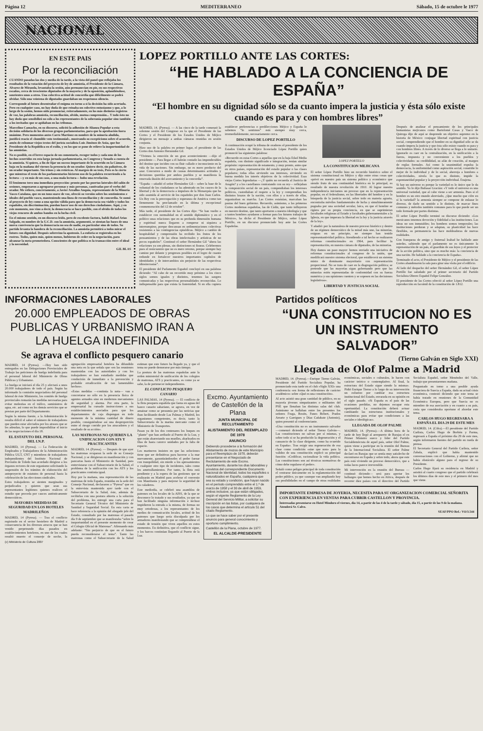Página 12 MEDITERRANEO Sábado, 15 de octubre le 1977
NACIONAL
EN ESTE PAIS
Por la reconciliación
CUANDO pasadas las dos y media de la tarde, a la vista del panel que reflejaba los resultados de la votación del proyecto de ley de amnistía, el Presidente de la Cámara, Alvarez de Miranda, levantaba la sesión, aún permanecían en pie, en sus respectivos escaños, cerca de trescientos diputados de la mayoría y de la oposición, aplaudiéndose, sonrientes unos a otros. Una colectiva actitud de concordia que difícilmente se podrá olvidar. Sólo una veintena de diputados guardaban un respetuoso silencio.
Corresponde al futuro desentrañar el enigma en torno a si la decisión ha sido acertada. Pero en cualquier caso, no hay duda de que reinaba un colectivo entusiasmo y que, a lo largo de la sesión, hemos oído pronunciar, reiteradamente, en los más distintos registros de voz, las palabras amnistía, reconciliación, olvido, mutua comprensión... Y todo ésto no hay duda que sensibilizó no sólo a los representantes de la soberanía popular sino también a los invitados que se apiñaban en las tribunas.
Marcelino Camacho, en su discurso, solicitó la adhesión de Alianza Popular a esta decisión solidaria de los diversos grupos parlamentarios, para que la aprobación fuera unánime. Pero momentos antes Carro Martínez en nombre de la minoría aludida, justificó reacio el «humilde voto testimonial», mostrando su escepticismo sobre el acuerdo, amén de exhumar viejos textos del jurista socialista Luis Jiménez de Asúa, que fue Presidente de la República en el exilio, y en los que se pone de relieve la inoportunidad de las amnistías.
No es posible, en el breve espacio de un comentario, recoger todos y cada uno de los hechos ocurridos en esta larga jornada parlamentaria, en Congreso y Senado a cuenta de la amnistía. Sí quiero, a fin de fijar un suceso importante de lo ocurrido en la Cámara baja en la mañana del viernes la presencia de un orador. Quiero decir, sin paliativos, de un orador importante. Sin trinos y sin retóricas. Al margen de su tesis, Pero es lo cierto que mientras el resto de los parlamentarios hicieron uso de la palabra recurriendo a la lectura —y en más de un caso, a una mala lectura— hubo una revelación.
El fenómeno tuvo una inmediata proyección: pronto por las puertas laterales del salón de sesiones, empezaron a agruparse personas y más personas, cautivadas por el verbo del orador. Me refiero, concretamente, a Javier Arzallus Anquía, representante de la Minoría Vasco-Catalana, que en un tono suave de voz, ofreció su versión sobre los sentimientos e ideales del pueblo vasco, manteniendo una línea de reconciliación y de concordia. Se sumó al proyecto de ley como a una opción válida para que la democracia sea viable y todos los españoles, sin discriminación, puedan hacer uso de sus derechos ciudadanos. Aquí, y en este momento, nos vino a decir, la democracia se hace posible, con el olvido de todos los viejos rencores de ambos bandos en la lucha civil.
En el mismo sentido, en un discurso leído, pero de excelente factura, habló Rafael Arias Salgado, en nombre de la U.C.D. con la amnistía, argumentó, se sientan las bases de una nueva convivencia que la democracia no sea de nadie, en particular sino de todos. Su partido levanta la bandera de la reconciliación. La amnistía permitirá a todos mirar el futuro con dignidad. Después sobrevino la apoteosis. La euforia se registraba en los rostros. Todos, quien más, quien menos, hubieron de ceder en la negociación, para alcanzar la meta prometedora. Conscientes de que política es la transacción entre el ideal y la necesidad.
GIL BLAS
LOPEZ PORTILLO ANTE LAS CORTES:
“HE HABLADO A LA CONCIENCIA DE ESPAÑA”
“El hombre en su dignidad sólo se da cuanto impera la justicia y ésta sólo existe cuando es para y con hombres libres”
MADRID, 14. (Pyresa). — A las cinco de la tarde comenzó la solemne sesión del Congreso en la que el Presidente de las Cortes y el Presidente de los Estados Unidos de Méjico dirigieron un mensaje a ambas cámaras reunidas en sesión conjunta.
Hizo uso de la palabra en primer lugar, el presidente de las Cortes don Antonio Hernández Gil.
“Vivimos la emoción de un gran acontecimiento —dijo el presidente—. Para llegar a él habrán contado las imponderables del destino que inciden con su fluir callado e inconsciente en la vida de las naciones. Sin embargo, no es mero producto del azar. Concurren a modo de causas determinantes actitudes y decisiones queridas por ambos pueblos y se manifiesta la renovada ilusión del acercamiento y la concordia”.
“España —añadió el señor Hernández Gil— sobre la base de la voluntad de los ciudadanos se ha adentrado en los cauces de la libertad y de la democracia a impulsos de la Monarquía que ha sido asumida al servicio de los españoles por don Juan Carlos. Un Rey con la preocupación y esperanza de América como tan firmemente ha proclamado en la última y excepcional conmemoración del 12 de octubre”.
Más tarde, el presidente de las Cortes dijo: “Se han vuelto a establecer con normalidad en el sentido diplomático y en el político unas relaciones que en su profunda dimensión humana y espiritual nunca llegaron a romperse ni siquiera a interrumpirse, porque descansan en sedimentaciones colectivas resistentes a las contingencias episódicas. Méjico a cambio de hospitalidad y comprensión ha recibido los frutos de los pensamientos y de las obras intelectuales y artísticas de no pocos españoles”. Continuó el señor Hernández Gil “ahora las relaciones ya son plenas, sin distinciones ni fisuras. Celebremos pues el reencuentro que no es mero retorno, porque siempre hay camino por delante y progresos posibles en el logro de cuanto redunde en fortalecer nuestros importantes capítulos de identidades y de intercambios sin perjuicio de las respectivas idiosincrasias”.
El presidente del Parlamento Español concluyó en sus palabras diciendo: “Al cabo de un recorrido muy próximo a los cinco siglos somos iguales y distintos, tenemos las sangres comunicadas y las respectivas personalidades reconocidas. Lo indispensable para que exista la fraternidad. Si en ella cupiera establecer preferencias o predilecciones Méjico y España lo sabemos “lo sentimos” está siempre muy cerca, irremediablemente, necesariamente cerca.
DISCURSO DE LOPEZ PORTILLO
A continuación ocupó la tribuna de oradores el presidente de los Estados Unidos de Méjico licenciado López Portillo quien pronunció las siguientes palabras:
«Recuerdo en estas Cortes a aquellas que en la baja Edad Media española, con distinto significado e integración, tenían similar propósito: representación de estamento, y muy pronto, antes que en otros países, representación del estado popular o las clases populares; todas ellas sirviendo sus intereses, sirviendo en buena medida los interés objetivos de la colectividad. Esas viejas Cortes legendarias —¿Y quién no recuerda al Justicia de Aragón? y a los castellanos contratando con su rey— reflejaban la composición social de un país, compendiaban los intereses políticos, custodiaban el respeto a la ley y comprendían los distintos brazos de la nación, con ellos y a través de ellas, organizaban su marcha. Las Cortes estatuían, marcaban las pautas del buen gobierno. Recuerdo, asimismo, a las primeras Cortes modernas españolas, las de Cádiz, que tanto influyeron en nuestro destino, que tanto aportaron a nuestra ideología y que a tantos hombres ayudaron a formar para los futuros trabajos de México», ha dicho el Presidente de Méjico, señor López Portillo, en un discurso pronunciado hoy ante las Cortes Españolas.
LOPEZ PORTILLO
LA CONSTITUCION MEJICANA
El señor López Portillo hizo un recorrido histórico sobre el sistema constitucional en Méjico y dijo entre otras cosas que «privó en nuestro país un sistema político y económico que siendo fruto de una continuidad histórica en lo principal, es resultado de nuestra revolución de 1910. Al lograr nuestra independencia iniciamos un proceso que en la representación popular, en el federalismo, en las libertades del hombre y en la búsqueda de la justicia social, sobre todo en materia agraria, encontraba móviles fundamentales de lucha y simultáneamente pugnaba por una sociedad secular, laica, en que el hombre se rigiera por su propia conciencia, en que se suprimieran facultades religiosas al Estado y facultades gubernamentales a la Iglesia, en que imperara la libertad en la ley y la justicia através de la ley».
Y añadió: por la naturaleza de nuestro proceso histórico y dentro de un régimen democrático de la mitad más uno, las minorías, exiguas en un principio, no siempre han tenido representantividad política. Atendiendo a tal hecho se realizaron reformas constitucionales en 1964, para facilitar la representación, en nuestra cámara de diputados, de las minorías.
Hoy damos un paso mayor: hemos enviado una iniciativa de reformas constitucionales al congreso de la unión, que modificará nuestro sistema electoral, que establecerá un sistema mixto de dominante mayoritario con representación proporcional. No se trata de caer en la disgregación política; se pretende que las mayorías sigan gobernando pero que las minorías estén representadas de conformidad con su fuerza numérica y sus opiniones cuenten y se sopesen en las decisiones legislativas».
LIBERTAD Y JUSTICIA SOCIAL
Después de analizar el pensamiento de los principales humanistas mejicanos como Bartolomé Casas y Vasco de Quiroga dijo de aquí se desprende un objetivo supremo en la historia de México: conjugar libertad espiritual con justicia social, comprendiendo que el hombre en su dignidad sólo se da cuando impera la justicia y que ésta sólo existe cuando es para y con hombres libres. A través de lo diverso se llega a lo unitario. Ignorarlo es caer en la centralización, en la unificación a la fuerza, impuesta y no conveniente a los pueblos y colectividades: su credibilidad, su afán de creación, al margen de reglas formales. Así como la unanimidad expulsa la democracia, la uniformidad como aspiración social, constriñe lo mejor de lo individual y de lo social, aherroja a hombres a colectividades, nivela lo que es distinto, impide la espontaneidad popular y la proyección individual. Enajena.
Si hay un universo es porque la variedad es lo único que le da sentido. Ya lo dijo Baltasar Gracián: «Y todo el universo es una universal variedad, que al cabo viene a ser armonía. Pues si el hombre es un otro mundo abreviado, ¿Que mucho que cifre en sí la variedad? la armonía siempre se compone de enlazar lo diverso, de darle un sentido a lo distinto, de marcar fines comunes y métodos también comunes para lo que puede ser un todo formado por partes distintas.
El señor López Portillo terminó su discurso diciendo: «Los mexicanos tenemos devoción y fidelidad a las instituciones. Las ideas no son inmutables; los hombres somos temporales; las instituciones perduran y se adaptan, su plasticidad las hace flexibles, su permanencia las hace moldeadoras de nuevas realidades.
Con franqueza de amigo y fraternal lealtad he hablado ante ustedes, sabiendo que el parlamento no es únicamente la representación de un país, el guardián de sus leyes y el protector de la acción política, sino que es mucho más: la conciencia de una nación. He hablado a la conciencia de España».
Terminado el acto, el Presidente de Méjico y el presidente de las Cortes abandonaron la sala para girar una visita por el edificio.
Al lado del despacho del señor Hernández Gil, el señor López Portillo fue saludado por el primer secretario del Partido Socialista Obrero Español Felipe González.
El presidente de las Cortes ofreció al señor López Portillo una reproducción en facsímil de la constitución de 1.812.
INFORMACIONES LABORALES
20.000 EMPLEADOS DE OBRAS PUBLICAS Y URBANISMO IRAN A LA HUELGA INDEFINIDA
Se agrava el conflicto pesquero canario
MADRID, 14 (Pyresa). —Hoy han sido entregados en las Delegaciones Provinciales de Trabajo las peticiones de huelga indefinida para el personal laboral del Ministerio de Obras Públicas y Urbanismo.
La huelga se iniciará el día 25 y afectará a unos 20.000 trabajadores de todo el país. Según ha informado la comisión negociadora del personal laboral de éste Ministerio, los comités de huelga provinciales tomarán las medidas necesarias para evitar molestias en el tráfico, suministros de agua, etc. así como en los demás servicios que se prestan por parte del Departamento.
Según la misma fuente, a la Administración le resulta difícil el saber el número de trabajadores que pueden estar afectados por los atrasos que se les adeudan, lo que puede imposibilitar el inicio de las negociaciones el día 18.
EL ESTATUTO DEL PERSONAL DEL I.N.P.
MADRID, 14 (Pyresa). — La Federación de Empleados y Trabajadores de la Administración Pública UGT, CNT y miembros de trabajadores independientes del Instituto Nacional de Previsión de Toledo han acordado dirigirse a los órganos rectores de este organismo solicitando la suspensión de los trámites de elaboración del anteproyecto de estatutos de personal hasta la celebración de las elecciones sindicales.
Estos trabajadores se sienten marginados y perjudicados y quieren que sean sus representantes legítimos quienes realicen el estudio que proceda por cauces auténticamente democráticos.
MAYORES MEDIDAS DE SEGURIDAD EN LOS HOTELES MADRILEÑOS
MADRID, 14 (Pyresa). — Tras el conflicto registrado en el sector hostelero de Madrid a consecuencia de los diversos atracos que se han venido perpetrando días pasados en establecimientos hoteleros, en uno de los cuales resultó muerto el conserje de noche, la agrupación empresarial hotelera ha difundido una nota en la que señala que «en las reuniones mantenidas con las autoridades y con los trabajadores se han estudiado medidas que conducirán de inmediato a la prevención y probable erradicación de tan lamentables hechos».
«Estas medidas —continúa la nota— van a concretarse no sólo en la presencia física de agentes armados sino en modernos mecanismos de seguridad y alarma. Por otra parte, la empresarial ha cursado instrucciones a sus establecimientos asociados para que los departamentos de caja dispongan en todo momento de la mínima cantidad de dinero posible, consiguiéndose así una desproporción entre el riesgo corrido por los atracadores y el resultado de su acción».
LAS MATRONAS NO QUIEREN LA UNIFICACION CON ATS Y PRACTICANTES
MADRID, 14. (Pyresa). — Después de que ayer las matronas ocuparan la sede de su Consejo Nacional, y se dirigieran en manifestación y con pancartas hasta el Ministerio de Sanidad, para entrevistarse con el Subsecretario de la Salud, el problema de la unificación con los ATS y los practicantes continúa igual.
Hoy por la mañana, una representación de las matronas de toda España, reunidas en la sede del Consejo Nacional, declararon a “Pyresa” que en la entrevista mantenida ayer tarde con el Subsecretario de la Salud, éste, además de recibirlas con una postura abierta a la solución del problema, les entregó una carta para el Secretario General Técnico del Ministerio de Sanidad y Seguridad Social. En esta carta se hace referencia a la opinión del abogado jefe del Estado, consultado por las matronas el pasado día 9 de septiembre que se manifestaba “sobre la inoportunidad en el presente momento de crear el Colegio Oficial de Matronas”. Afirmando más adelante: “Sin perjuicio de que en el futuro pueda reconsiderarse el tema”. Tanto las matronas como el Subsecretario de la Salud estiman que este futuro ha llegado ya, y que el tema no puede demorarse por más tiempo.
La postura de las matronas españolas ante la orden ministerial de unificación de los colegios de matronas, ATS y practicantes, es como ya se sabe, la de pertenecer independientes.
EL CONFLICTO PESQUERO CANARIO
LAS PALMAS, 14 (Pyresa). — El conflicto de la flota pesquera española que faena en aguas del banco canario sahariano, se agrava, en vez de amainar como se presumía por las noticias que iban facilitando desde Las Palmas y Madrid, los organismos competentes, es decir, tanto la Subsecretaría de la marina mercante como el Ministerio de Transportes.
Pasan ya de los dos centenares los buques en "plante" que han arribado al Puerto de la Luz, y que están abarrotando sus muelles, abarloados en filas de hasta catorce unidades por la falta de espacio.
Los marineros insisten en que las soluciones tiene que ser definitivas para hacerse a la mar nuevamente, garantizándoseles el poder faenar con tranquilidad, sin miedo a los apresamientos o cualquier otro tipo de incidentes, tales como los ametrallamientos. Por tanto, la flota está pendiente y a la espera de las gestiones que se realizarán en Madrid para acelerar el convenio con Mauritania y para mejorar la seguridad de los caladeros.
Este mediodía, se celebró una asamblea de patrones en los locales de la AISS, de la que se desconoce lo tratado y sus resultados, ya que no han facilitado ninguna información e incluso impidieron la entrada a la misma, de formas no muy ortodoxas, a los representantes de los medios de comunicación locales, actitud de los patrones que luego sería disculpada por los armadores manifestando que se comprendiese el estado de tensión que viven aquellos en estos momentos. En definitiva, que el conflicto sigue, y los barcos continúan llegando al Puerto de la Luz.
Excmo. Ayuntamiento de Castellón de la Plana
JUNTA MUNICIPAL DE RECLUTAMIENTO
ALISTAMIENTO DEL REEMPLAZO DE 1978
ANUNCIO
Debiendo procederse a la formación del Alistamiento de mozos de este Municipio para el Reemplazo de 1978, deberán presentarse en el Negociado de Reclutamiento de este Excmo. Ayuntamiento, durante los días laborables y provistos del correspondiente Documento Nacional de Identidad, todos los españoles o naturalizados en España, cualquiera que sea su estado y condición, que hayan nacido en el período comprendido entre el 1.º de marzo de 1958 y el 30 de abril de 1959, ambos inclusive, ya que están obligados, según el vigente Reglamento de la Ley General del Servicio Militar, a solicitar su inscripción en las listas, por cualquiera de los casos que determina el artículo 51 del citado Reglamento.
Lo que se hace saber por el presente anuncio para general conocimiento y oportuno cumplimiento.
Castellón de la Plana, octubre de 1977.
EL ALCALDE-PRESIDENTE
Partidos políticos
“UNA CONSTITUCION NO ES UN INSTRUMENTO SALVADOR”
(Tierno Galván en Siglo XXI)
Llegada de Olof Palme a Madrid
MADRID, 14. (Pyresa).—Enrique Tierno Galván, Presidente del Partido Socialista Popular, ha pronunciado esta tarde en el club «Siglo XXI» una conferencia «en forma de reflexiones de carácter académico» sobre «Qué es una constitución».
Al acto asistió una gran cantidad de público, en su mayoría jóvenes simpatizantes o militantes del PSP, que llenaban las distintas salas del club. Asimismo se hallaban entre los presentes los señores Fraga, Rosón, Funes Robert, Prados Arrarte y Garrigues y Díaz Cañabate (Antonio), quien presentó al conferenciante.
«Una constitución no es un instrumento salvador —comenzó diciendo el señor Tierno Galván—. Las constituciones no salvan por sí mismas, y sobre todo si se ha producido la degeneración y el cansancio de la clase dirigente, como ha ocurrido en España». Tras exigir una regeneración de esa clase como condición «sine que non» para la validez de una constitución explicó su principal función: «Codificar, racionalizar la vida política. Las constituciones son así técnicas normativas de cómo debe regularse el poder».
Señaló como peligro principal de toda constitución el centrarse únicamente en la reglamentación del poder público, ya que «aunque van ampliando hoy sus posibilidades en el campo de otras realidades económicas, sociales o culturales, lo hacen con carácter teórico o contemplativo. Al final, la estructura del Estado sigue siendo la misma». Pidió Enrique Tierno a lo largo de su intervención un esfuerzo por cambiar esa estructura institucional del Estado, envarada en su opinión en el siglo pasado. «Si España es el país de las ocasiones perdidas, no dejemos escapar esta oportunidad. La constitución deberá actuar cambiando las estructuras institucionales y económicas para evitar que condicionen a las sociales e ideológicas».
LLEGADA DE OLOF PALME
MADRID, 14. (Pyresa).—A última hora de la tarde de hoy llegó al aeropuerto de Barajas el ex Primer Ministro sueco y líder del Partido Socialdemócrata de aquel país, señor Olof Palme, quien viene a participar en la reunión del Bureau de la Internacional Socialista. El señor Palme declaró en Barajas que se sentía muy satisfecho de encontrarse en España y sobre todo, ahora que este país está viviendo un proceso democrático, que a todas luces parece irreversible.
Mi intervención en la reunión del Bureau —continuó diciendo— será para aportar los hallazgos que hemos hecho en Africa, después de recorrer diez países con el directivo del Partido Socialista Español, señor Menéndez del Valle, trabajo que presentaremos mañana.
Preguntado en torno a una posible ayuda financiera de Suecia a España, dada su actual crisis económica, contestó diciendo que este tema se había tratado en reuniones de la Comunidad Económica Europea, pero que Suecia no es miembro de esa asociación y en cuanto a su país, creía que consideraba oportuno el abordar este tema.
CARLOS HUGO REGRESARA A ESPAÑA EL DIA 29 DE ESTE MES
MADRID, 14. (Cifra).—El presidente del Partido Carlista, Carlos Hugo de Borbón y Parma, regresará a España el próximo día 29 de este mes, según informaron fuentes del partido en rueda de prensa.
El Secretario General del Partido Carlista, señor Zabala, explicó que había mantenido conversaciones con el Gobierno, y afirmó que no había obstáculo alguno para el regreso de su Presidente.
Carlos Hugo fijará su residencia en Madrid y asistirá al cuarto congreso que el partido celebrará los últimos días de este mes y el primero del mes que viene.
IMPORTANTE EMPRESA DE JOYERIA, NECESITA PARA SU ORGANIZACION COMERCIAL SEÑORITA CON EXPERIENCIA EN VENTAS PARA CUBRIR CASTELLON Y PROVINCIA.
Interesadas presentarse en Hotel Mindoro el viernes, día 14, a partir de las 4 de la tarde y sábado, día 15, a partir de las 9 de la mañana. Atenderá Sr. Calvo.
SEAF/PPO Ref.: VO/3.544
(c) Ministerio de Cultura 2007